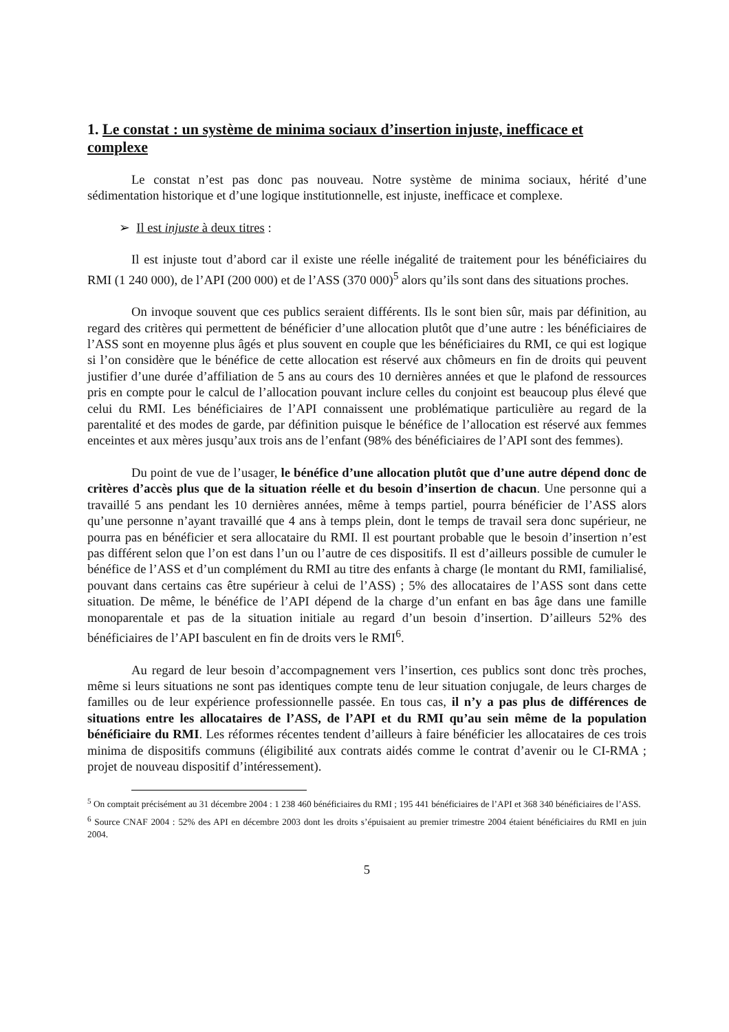1. Le constat : un système de minima sociaux d’insertion injuste, inefficace et complexe
Le constat n’est pas donc pas nouveau. Notre système de minima sociaux, hérité d’une sédimentation historique et d’une logique institutionnelle, est injuste, inefficace et complexe.
➢ Il est injuste à deux titres :
Il est injuste tout d’abord car il existe une réelle inégalité de traitement pour les bénéficiaires du RMI (1 240 000), de l’API (200 000) et de l’ASS (370 000)<sup>5</sup> alors qu’ils sont dans des situations proches.
On invoque souvent que ces publics seraient différents. Ils le sont bien sûr, mais par définition, au regard des critères qui permettent de bénéficier d’une allocation plutôt que d’une autre : les bénéficiaires de l’ASS sont en moyenne plus âgés et plus souvent en couple que les bénéficiaires du RMI, ce qui est logique si l’on considère que le bénéfice de cette allocation est réservé aux chômeurs en fin de droits qui peuvent justifier d’une durée d’affiliation de 5 ans au cours des 10 dernières années et que le plafond de ressources pris en compte pour le calcul de l’allocation pouvant inclure celles du conjoint est beaucoup plus élevé que celui du RMI. Les bénéficiaires de l’API connaissent une problématique particulière au regard de la parentalité et des modes de garde, par définition puisque le bénéfice de l’allocation est réservé aux femmes enceintes et aux mères jusqu’aux trois ans de l’enfant (98% des bénéficiaires de l’API sont des femmes).
Du point de vue de l’usager, le bénéfice d’une allocation plutôt que d’une autre dépend donc de critères d’accès plus que de la situation réelle et du besoin d’insertion de chacun. Une personne qui a travaillé 5 ans pendant les 10 dernières années, même à temps partiel, pourra bénéficier de l’ASS alors qu’une personne n’ayant travaillé que 4 ans à temps plein, dont le temps de travail sera donc supérieur, ne pourra pas en bénéficier et sera allocataire du RMI. Il est pourtant probable que le besoin d’insertion n’est pas différent selon que l’on est dans l’un ou l’autre de ces dispositifs. Il est d’ailleurs possible de cumuler le bénéfice de l’ASS et d’un complément du RMI au titre des enfants à charge (le montant du RMI, familialisé, pouvant dans certains cas être supérieur à celui de l’ASS) ; 5% des allocataires de l’ASS sont dans cette situation. De même, le bénéfice de l’API dépend de la charge d’un enfant en bas âge dans une famille monoparentale et pas de la situation initiale au regard d’un besoin d’insertion. D’ailleurs 52% des bénéficiaires de l’API basculent en fin de droits vers le RMI<sup>6</sup>.
Au regard de leur besoin d’accompagnement vers l’insertion, ces publics sont donc très proches, même si leurs situations ne sont pas identiques compte tenu de leur situation conjugale, de leurs charges de familles ou de leur expérience professionnelle passée. En tous cas, il n’y a pas plus de différences de situations entre les allocataires de l’ASS, de l’API et du RMI qu’au sein même de la population bénéficiaire du RMI. Les réformes récentes tendent d’ailleurs à faire bénéficier les allocataires de ces trois minima de dispositifs communs (éligibilité aux contrats aidés comme le contrat d’avenir ou le CI-RMA ; projet de nouveau dispositif d’intéressement).
<sup>5</sup> On comptait précisément au 31 décembre 2004 : 1 238 460 bénéficiaires du RMI ; 195 441 bénéficiaires de l’API et 368 340 bénéficiaires de l’ASS.
<sup>6</sup> Source CNAF 2004 : 52% des API en décembre 2003 dont les droits s’épuisaient au premier trimestre 2004 étaient bénéficiaires du RMI en juin 2004.
5